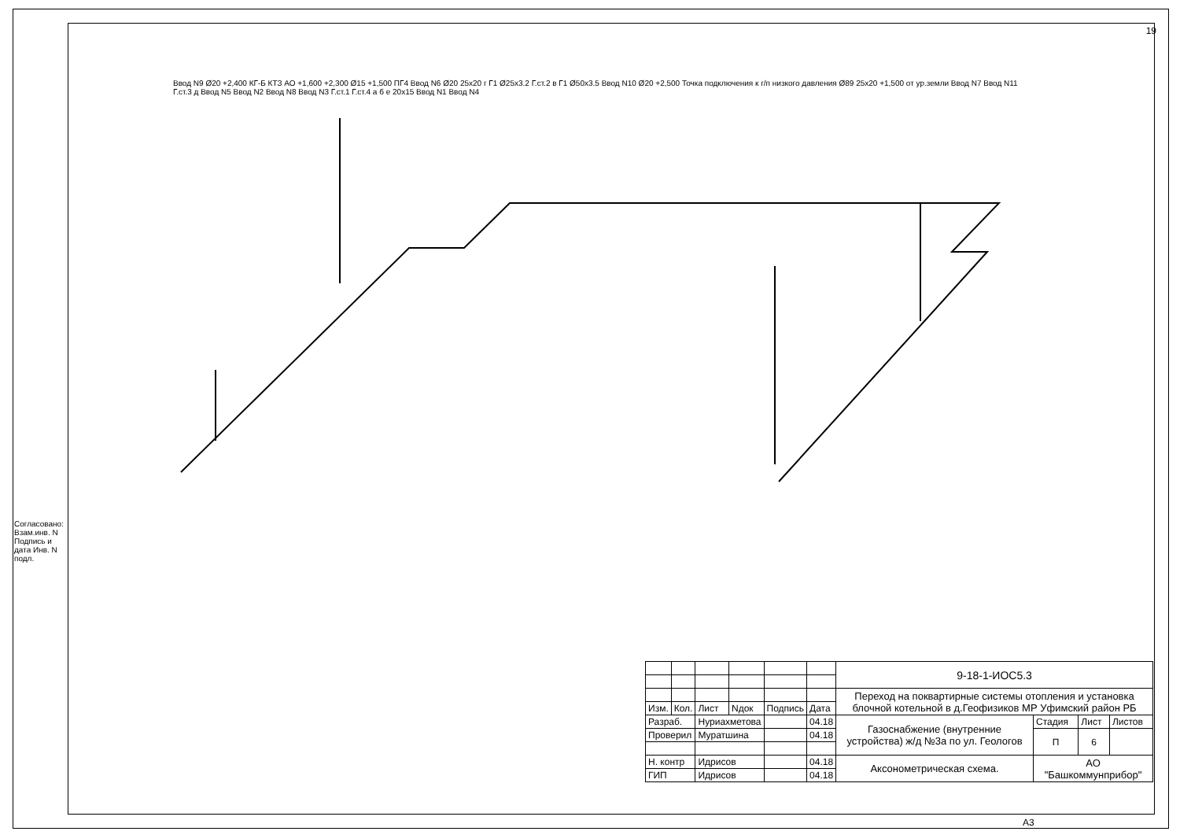19
Ввод N9 Ø20 +2,400 КГ-Б КТЗ АО +1,600 +2,300 Ø15 +1,500 ПГ4 Ввод N6 Ø20 25х20 г Г1 Ø25х3.2 Г.ст.2 в Г1 Ø50х3.5 Ввод N10 Ø20 +2,500 Точка подключения к г/п низкого давления Ø89 25х20 +1,500 от ур.земли Ввод N7 Ввод N11 Г.ст.3 д Ввод N5 Ввод N2 Ввод N8 Ввод N3 Г.ст.1 Г.ст.4 а б е 20х15 Ввод N1 Ввод N4
Согласовано: Взам.инв. N Подпись и дата Инв. N подл.
| | | | | | | 9-18-1-ИОС5.3 | | | |
| | | | | | | Переход на поквартирные системы отопления и установка блочной котельной в д.Геофизиков МР Уфимский район РБ | | | |
| Изм. | Кол. | Лист | Nдок | Подпись | Дата | | | | |
| Разраб. | | Нуриахметова | | | 04.18 | Газоснабжение (внутренние устройства) ж/д №3а по ул. Геологов | Стадия | Лист | Листов |
| Проверил | | Муратшина | | | 04.18 | | П | 6 | |
| Н. контр | | Идрисов | | | 04.18 | Аксонометрическая схема. | АО "Башкоммунприбор" | | |
| ГИП | | Идрисов | | | 04.18 | | | | |
А3